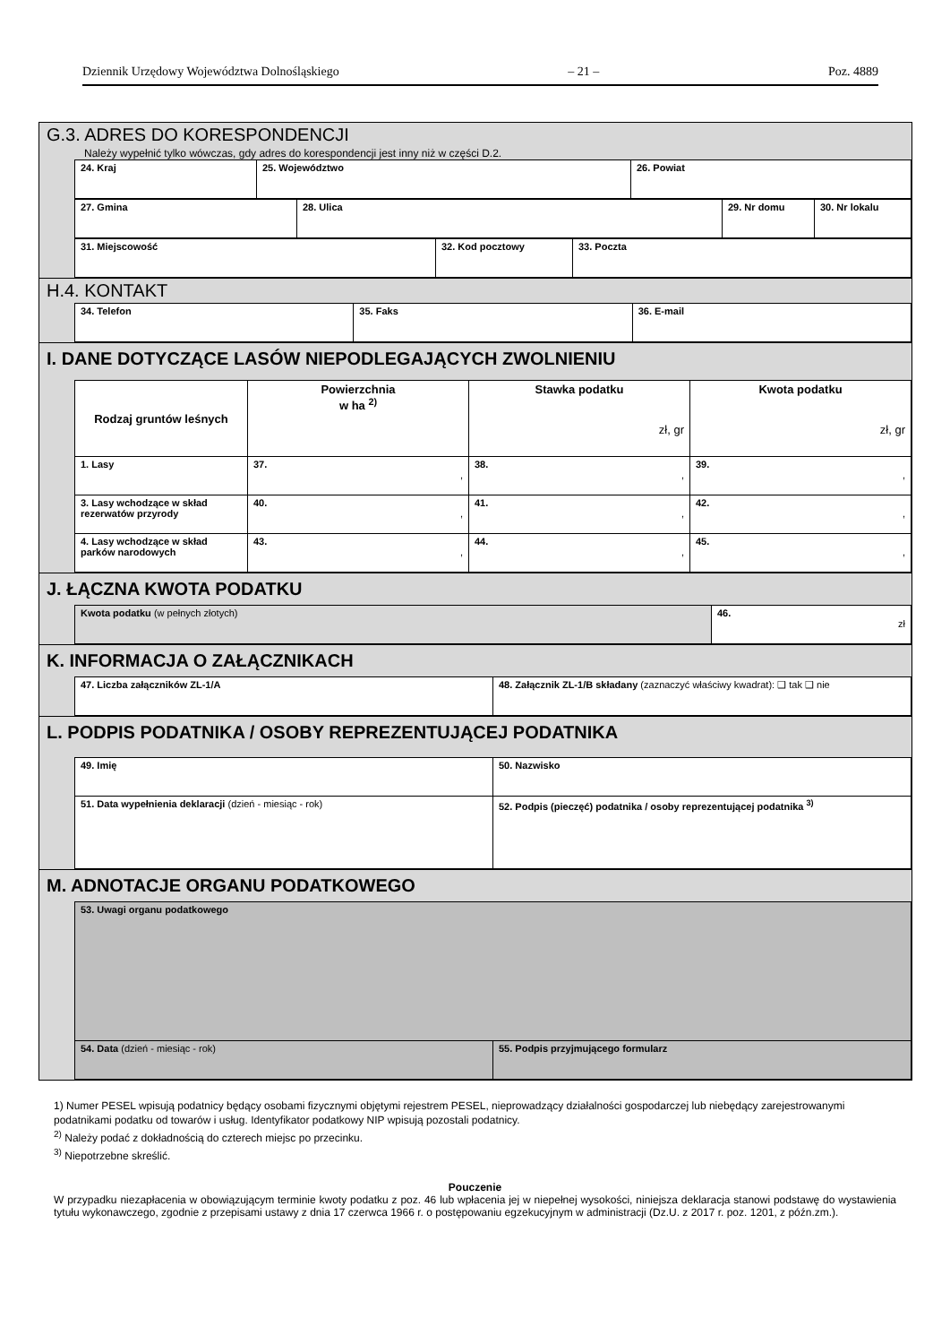Dziennik Urzędowy Województwa Dolnośląskiego – 21 – Poz. 4889
G.3. ADRES DO KORESPONDENCJI
Należy wypełnić tylko wówczas, gdy adres do korespondencji jest inny niż w części D.2.
| 24. Kraj | 25. Województwo | 26. Powiat |
| 27. Gmina | 28. Ulica | 29. Nr domu | 30. Nr lokalu |
| 31. Miejscowość | 32. Kod pocztowy | 33. Poczta |
H.4. KONTAKT
| 34. Telefon | 35. Faks | 36. E-mail |
I. DANE DOTYCZĄCE LASÓW NIEPODLEGAJĄCYCH ZWOLNIENIU
| Rodzaj gruntów leśnych | Powierzchnia w ha <sup>2)</sup> | Stawka podatku zł, gr | Kwota podatku zł, gr |
| --- | --- | --- | --- |
| 1. Lasy | 37. , | 38. , | 39. , |
| 3. Lasy wchodzące w skład rezerwatów przyrody | 40. , | 41. , | 42. , |
| 4. Lasy wchodzące w skład parków narodowych | 43. , | 44. , | 45. , |
J. ŁĄCZNA KWOTA PODATKU
| Kwota podatku (w pełnych złotych) | 46. zł |
K. INFORMACJA O ZAŁĄCZNIKACH
| 47. Liczba załączników ZL-1/A | 48. Załącznik ZL-1/B składany (zaznaczyć właściwy kwadrat): ❑ tak ❑ nie |
L. PODPIS PODATNIKA / OSOBY REPREZENTUJĄCEJ PODATNIKA
| 49. Imię | 50. Nazwisko |
| 51. Data wypełnienia deklaracji (dzień - miesiąc - rok) | 52. Podpis (pieczęć) podatnika / osoby reprezentującej podatnika <sup>3)</sup> |
M. ADNOTACJE ORGANU PODATKOWEGO
| 53. Uwagi organu podatkowego | |
| 54. Data (dzień - miesiąc - rok) | 55. Podpis przyjmującego formularz |
1) Numer PESEL wpisują podatnicy będący osobami fizycznymi objętymi rejestrem PESEL, nieprowadzący działalności gospodarczej lub niebędący zarejestrowanymi podatnikami podatku od towarów i usług. Identyfikator podatkowy NIP wpisują pozostali podatnicy.
<sup>2)</sup> Należy podać z dokładnością do czterech miejsc po przecinku.
<sup>3)</sup> Niepotrzebne skreślić.
Pouczenie
W przypadku niezapłacenia w obowiązującym terminie kwoty podatku z poz. 46 lub wpłacenia jej w niepełnej wysokości, niniejsza deklaracja stanowi podstawę do wystawienia tytułu wykonawczego, zgodnie z przepisami ustawy z dnia 17 czerwca 1966 r. o postępowaniu egzekucyjnym w administracji (Dz.U. z 2017 r. poz. 1201, z późn.zm.).